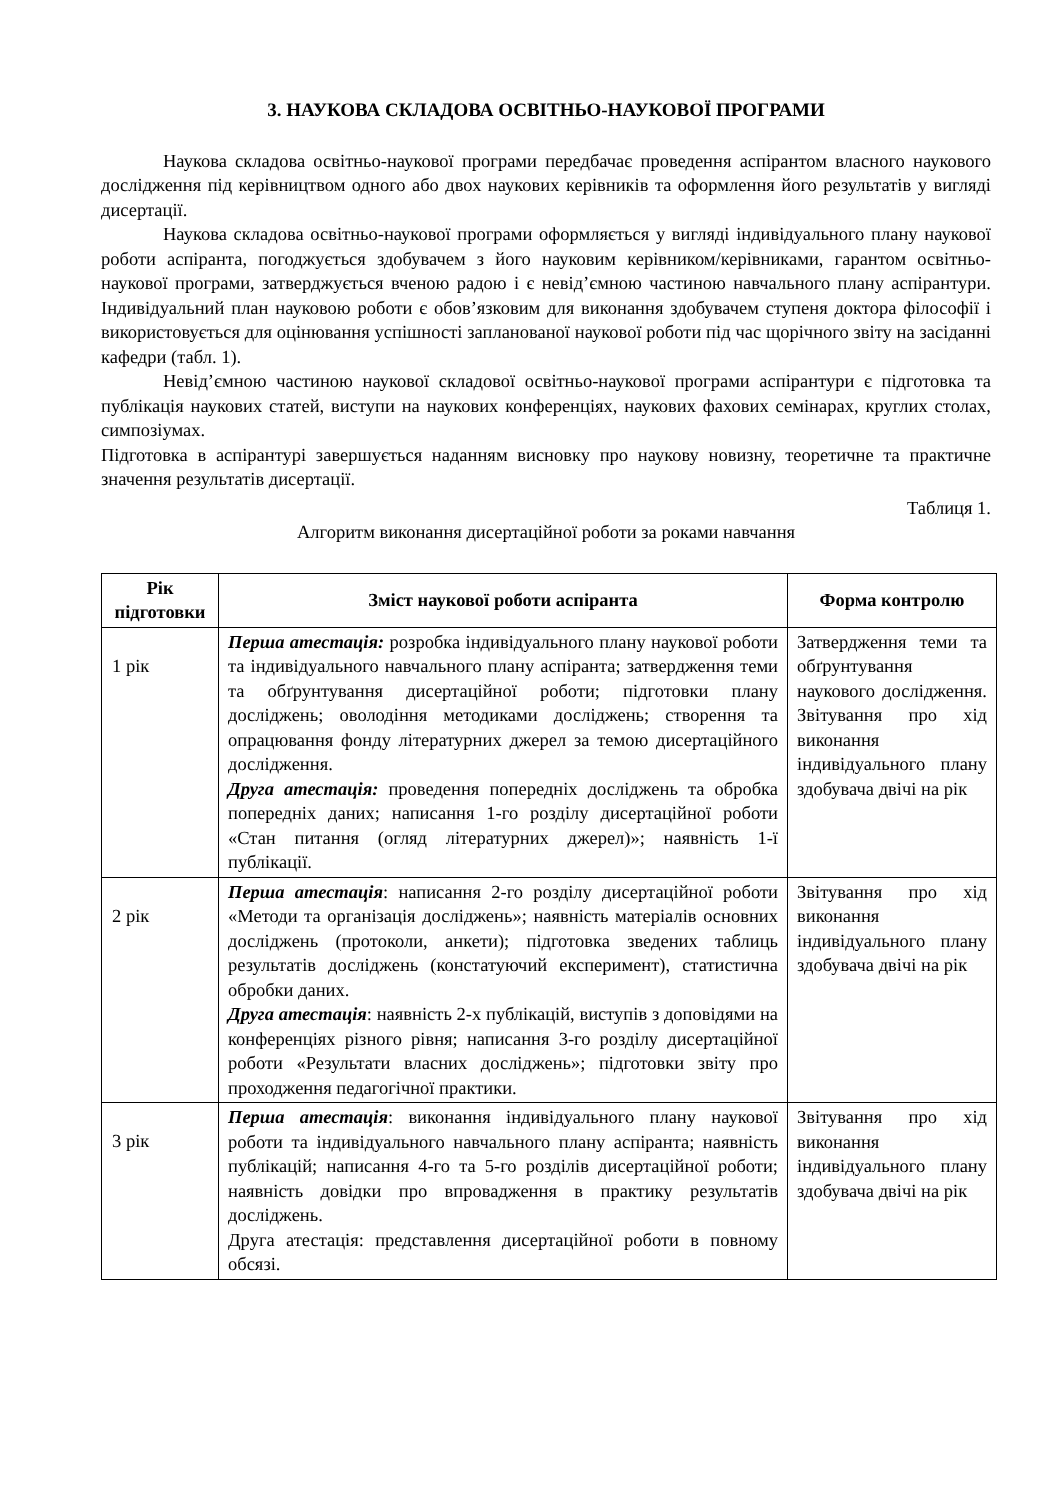3. НАУКОВА СКЛАДОВА ОСВІТНЬО-НАУКОВОЇ ПРОГРАМИ
Наукова складова освітньо-наукової програми передбачає проведення аспірантом власного наукового дослідження під керівництвом одного або двох наукових керівників та оформлення його результатів у вигляді дисертації.
Наукова складова освітньо-наукової програми оформляється у вигляді індивідуального плану наукової роботи аспіранта, погоджується здобувачем з його науковим керівником/керівниками, гарантом освітньо-наукової програми, затверджується вченою радою і є невід’ємною частиною навчального плану аспірантури. Індивідуальний план науковою роботи є обов’язковим для виконання здобувачем ступеня доктора філософії і використовується для оцінювання успішності запланованої наукової роботи під час щорічного звіту на засіданні кафедри (табл. 1).
Невід’ємною частиною наукової складової освітньо-наукової програми аспірантури є підготовка та публікація наукових статей, виступи на наукових конференціях, наукових фахових семінарах, круглих столах, симпозіумах.
Підготовка в аспірантурі завершується наданням висновку про наукову новизну, теоретичне та практичне значення результатів дисертації.
Таблиця 1.
Алгоритм виконання дисертаційної роботи за роками навчання
| Рік підготовки | Зміст наукової роботи аспіранта | Форма контролю |
| --- | --- | --- |
| 1 рік | Перша атестація: розробка індивідуального плану наукової роботи та індивідуального навчального плану аспіранта; затвердження теми та обґрунтування дисертаційної роботи; підготовки плану досліджень; оволодіння методиками досліджень; створення та опрацювання фонду літературних джерел за темою дисертаційного дослідження. Друга атестація: проведення попередніх досліджень та обробка попередніх даних; написання 1-го розділу дисертаційної роботи «Стан питання (огляд літературних джерел)»; наявність 1-ї публікації. | Затвердження теми та обґрунтування наукового дослідження. Звітування про хід виконання індивідуального плану здобувача двічі на рік |
| 2 рік | Перша атестація : написання 2-го розділу дисертаційної роботи «Методи та організація досліджень»; наявність матеріалів основних досліджень (протоколи, анкети); підготовка зведених таблиць результатів досліджень (констатуючий експеримент), статистична обробки даних. Друга атестація : наявність 2-х публікацій, виступів з доповідями на конференціях різного рівня; написання 3-го розділу дисертаційної роботи «Результати власних досліджень»; підготовки звіту про проходження педагогічної практики. | Звітування про хід виконання індивідуального плану здобувача двічі на рік |
| 3 рік | Перша атестація : виконання індивідуального плану наукової роботи та індивідуального навчального плану аспіранта; наявність публікацій; написання 4-го та 5-го розділів дисертаційної роботи; наявність довідки про впровадження в практику результатів досліджень. Друга атестація: представлення дисертаційної роботи в повному обсязі. | Звітування про хід виконання індивідуального плану здобувача двічі на рік |